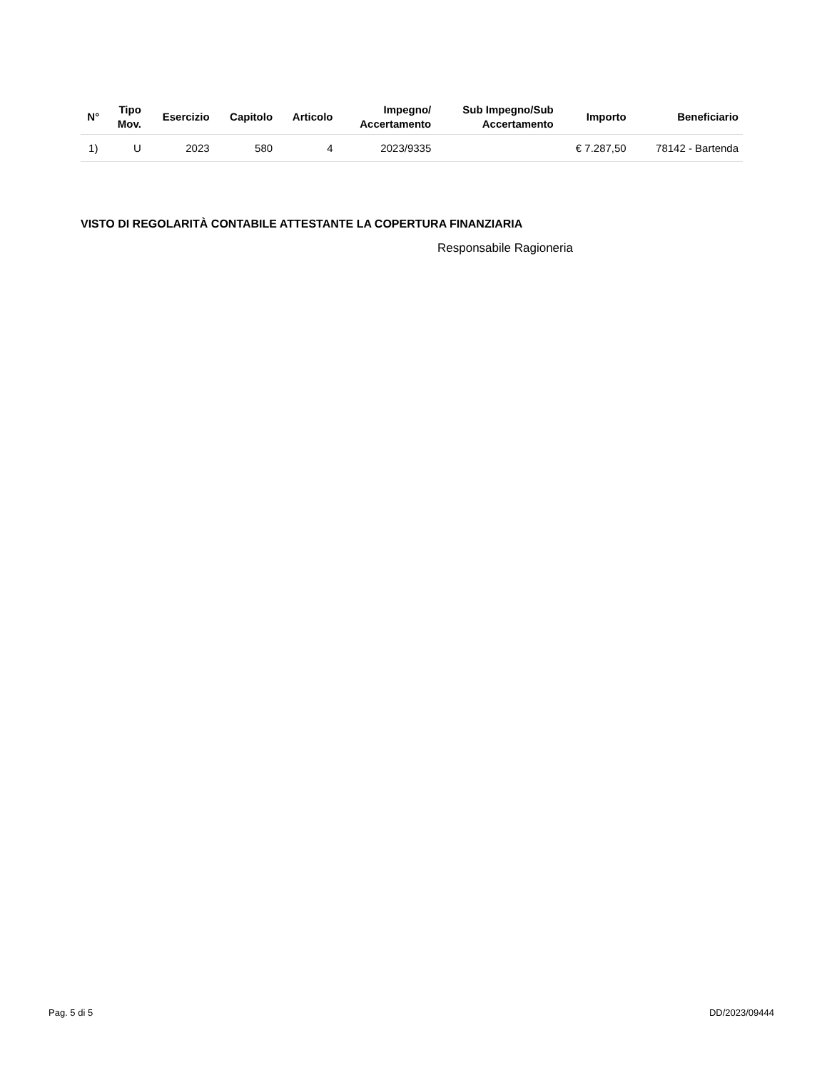| N° | Tipo Mov. | Esercizio | Capitolo | Articolo | Impegno/ Accertamento | Sub Impegno/Sub Accertamento | Importo | Beneficiario |
| --- | --- | --- | --- | --- | --- | --- | --- | --- |
| 1) | U | 2023 | 580 | 4 | 2023/9335 | | € 7.287,50 | 78142 - Bartenda |
VISTO DI REGOLARITÀ CONTABILE ATTESTANTE LA COPERTURA FINANZIARIA
Responsabile Ragioneria
Pag. 5 di 5 DD/2023/09444